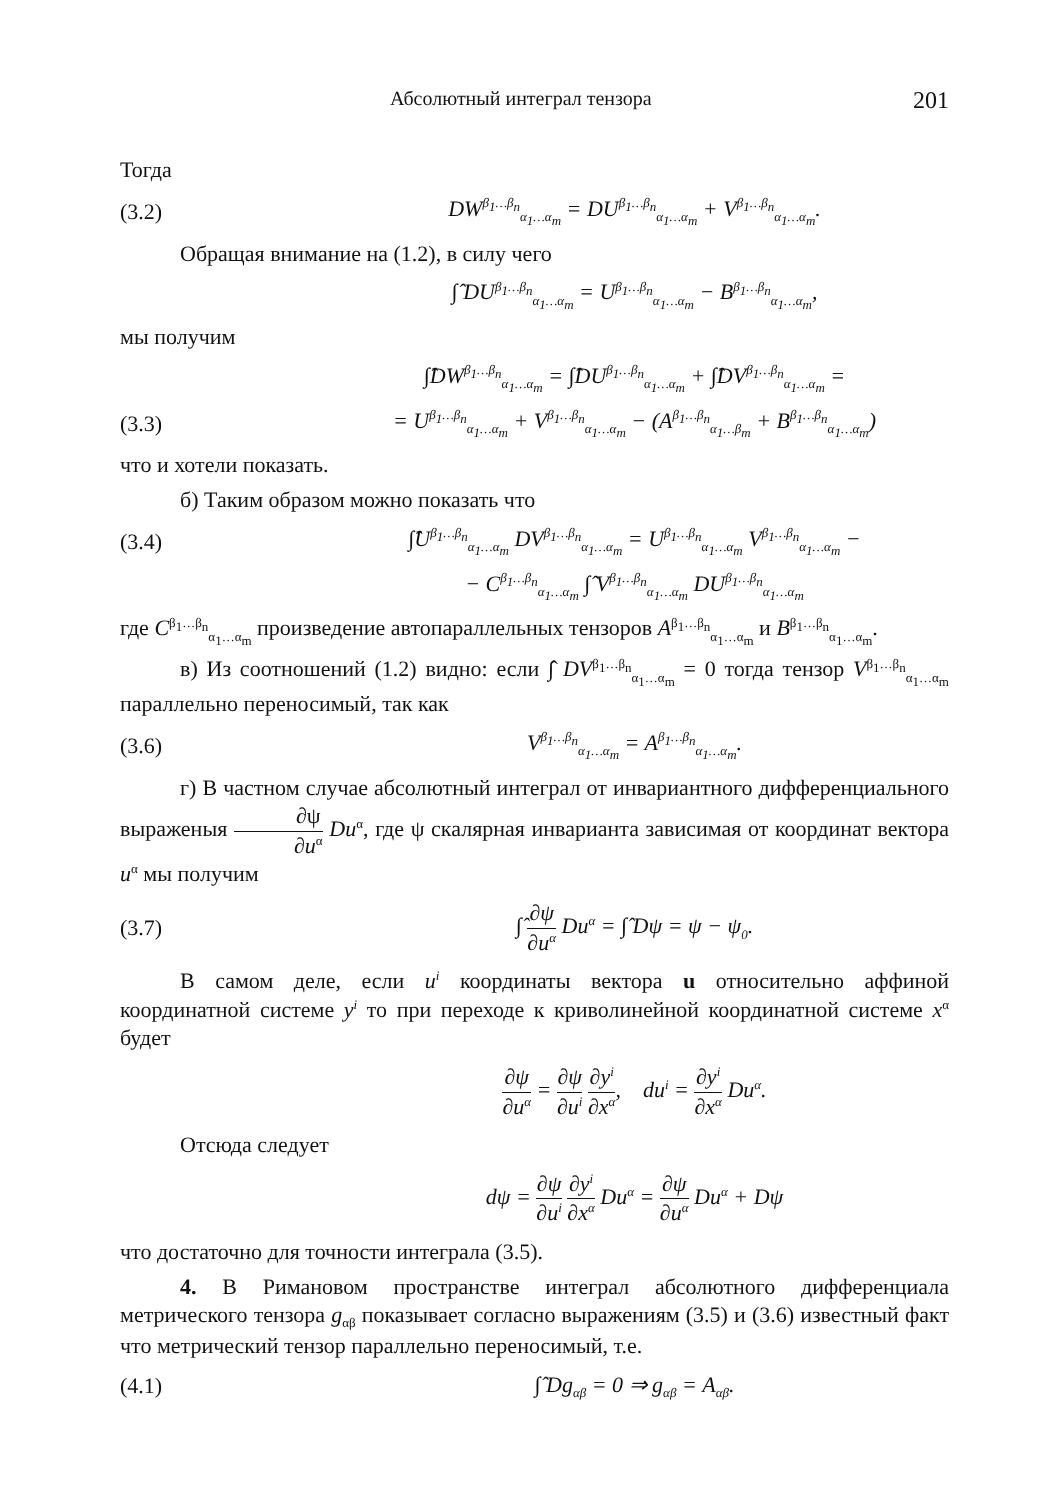Абсолютный интеграл тензора 201
Тогда
(3.2) DW<sup>β<sub>1</sub>…β<sub>n</sub></sup><sub>α<sub>1</sub>…α<sub>m</sub></sub> = DU<sup>β<sub>1</sub>…β<sub>n</sub></sup><sub>α<sub>1</sub>…α<sub>m</sub></sub> + V<sup>β<sub>1</sub>…β<sub>n</sub></sup><sub>α<sub>1</sub>…α<sub>m</sub></sub>.
Обращая внимание на (1.2), в силу чего
∫̂ DU<sup>β<sub>1</sub>…β<sub>n</sub></sup><sub>α<sub>1</sub>…α<sub>m</sub></sub> = U<sup>β<sub>1</sub>…β<sub>n</sub></sup><sub>α<sub>1</sub>…α<sub>m</sub></sub> − B<sup>β<sub>1</sub>…β<sub>n</sub></sup><sub>α<sub>1</sub>…α<sub>m</sub></sub>,
мы получим
∫̂DW<sup>β<sub>1</sub>…β<sub>n</sub></sup><sub>α<sub>1</sub>…α<sub>m</sub></sub> = ∫̂DU<sup>β<sub>1</sub>…β<sub>n</sub></sup><sub>α<sub>1</sub>…α<sub>m</sub></sub> + ∫̂DV<sup>β<sub>1</sub>…β<sub>n</sub></sup><sub>α<sub>1</sub>…α<sub>m</sub></sub> =
(3.3) = U<sup>β<sub>1</sub>…β<sub>n</sub></sup><sub>α<sub>1</sub>…α<sub>m</sub></sub> + V<sup>β<sub>1</sub>…β<sub>n</sub></sup><sub>α<sub>1</sub>…α<sub>m</sub></sub> − (A<sup>β<sub>1</sub>…β<sub>n</sub></sup><sub>α<sub>1</sub>…β<sub>m</sub></sub> + B<sup>β<sub>1</sub>…β<sub>n</sub></sup><sub>α<sub>1</sub>…α<sub>m</sub></sub>)
что и хотели показать.
б) Таким образом можно показать что
(3.4) ∫̂U<sup>β<sub>1</sub>…β<sub>n</sub></sup><sub>α<sub>1</sub>…α<sub>m</sub></sub> DV<sup>β<sub>1</sub>…β<sub>n</sub></sup><sub>α<sub>1</sub>…α<sub>m</sub></sub> = U<sup>β<sub>1</sub>…β<sub>n</sub></sup><sub>α<sub>1</sub>…α<sub>m</sub></sub> V<sup>β<sub>1</sub>…β<sub>n</sub></sup><sub>α<sub>1</sub>…α<sub>m</sub></sub> −
− C<sup>β<sub>1</sub>…β<sub>n</sub></sup><sub>α<sub>1</sub>…α<sub>m</sub></sub> ∫̂ V<sup>β<sub>1</sub>…β<sub>n</sub></sup><sub>α<sub>1</sub>…α<sub>m</sub></sub> DU<sup>β<sub>1</sub>…β<sub>n</sub></sup><sub>α<sub>1</sub>…α<sub>m</sub></sub>
где C<sup>β<sub>1</sub>…β<sub>n</sub></sup><sub>α<sub>1</sub>…α<sub>m</sub></sub> произведение автопараллельных тензоров A<sup>β<sub>1</sub>…β<sub>n</sub></sup><sub>α<sub>1</sub>…α<sub>m</sub></sub> и B<sup>β<sub>1</sub>…β<sub>n</sub></sup><sub>α<sub>1</sub>…α<sub>m</sub></sub>.
в) Из соотношений (1.2) видно: если ∫̂ DV<sup>β<sub>1</sub>…β<sub>n</sub></sup><sub>α<sub>1</sub>…α<sub>m</sub></sub> = 0 тогда тензор V<sup>β<sub>1</sub>…β<sub>n</sub></sup><sub>α<sub>1</sub>…α<sub>m</sub></sub> параллельно переносимый, так как
(3.6) V<sup>β<sub>1</sub>…β<sub>n</sub></sup><sub>α<sub>1</sub>…α<sub>m</sub></sub> = A<sup>β<sub>1</sub>…β<sub>n</sub></sup><sub>α<sub>1</sub>…α<sub>m</sub></sub>.
г) В частном случае абсолютный интеграл от инвариантного дифференциального выраженыя ∂ψ ∂u<sup>α</sup> Du<sup>α</sup>, где ψ скалярная инварианта зависимая от координат вектора u<sup>α</sup> мы получим
(3.7) ∫̂ ∂ψ ∂u<sup>α</sup> Du<sup>α</sup> = ∫̂ Dψ = ψ − ψ<sub>0</sub>.
В самом деле, если u<sup>i</sup> координаты вектора u относительно аффиной координатной системе y<sup>i</sup> то при переходе к криволинейной координатной системе x<sup>α</sup> будет
∂ψ ∂u<sup>α</sup> = ∂ψ ∂u<sup>i</sup> ∂y<sup>i</sup> ∂x<sup>α</sup>, du<sup>i</sup> = ∂y<sup>i</sup> ∂x<sup>α</sup> Du<sup>α</sup>.
Отсюда следует
dψ = ∂ψ ∂u<sup>i</sup> ∂y<sup>i</sup> ∂x<sup>α</sup> Du<sup>α</sup> = ∂ψ ∂u<sup>α</sup> Du<sup>α</sup> + Dψ
что достаточно для точности интеграла (3.5).
4. В Римановом пространстве интеграл абсолютного дифференциала метрического тензора g<sub>αβ</sub> показывает согласно выражениям (3.5) и (3.6) известный факт что метрический тензор параллельно переносимый, т.е.
(4.1) ∫̂ Dg<sub>αβ</sub> = 0 ⇒ g<sub>αβ</sub> = A<sub>αβ</sub>.